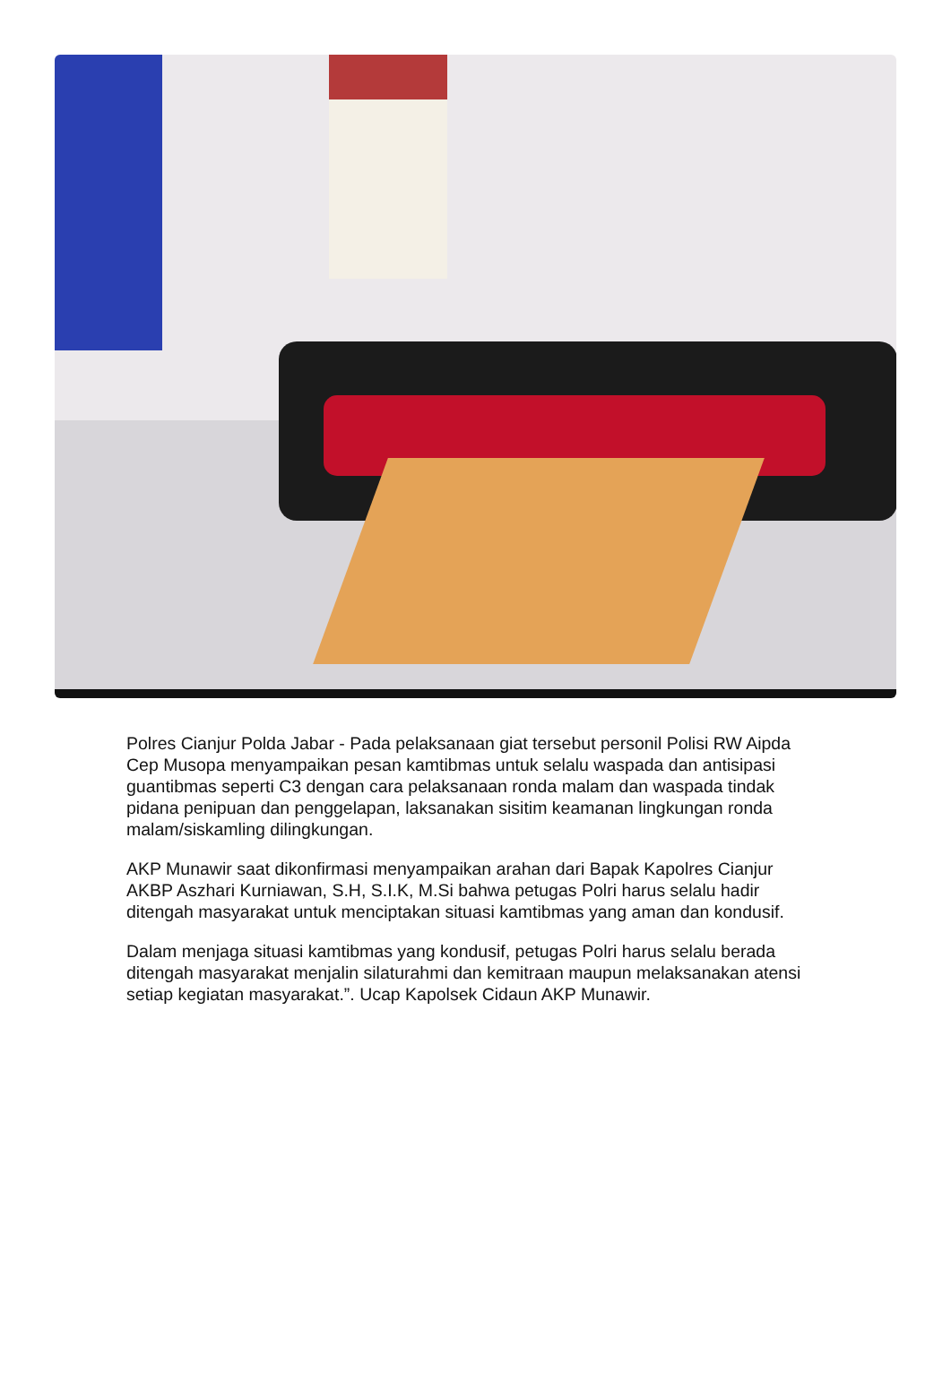Polres Cianjur Polda Jabar - Pada pelaksanaan giat tersebut personil Polisi RW Aipda Cep Musopa menyampaikan pesan kamtibmas untuk selalu waspada dan antisipasi guantibmas seperti C3 dengan cara pelaksanaan ronda malam dan waspada tindak pidana penipuan dan penggelapan, laksanakan sisitim keamanan lingkungan ronda malam/siskamling dilingkungan.
AKP Munawir saat dikonfirmasi menyampaikan arahan dari Bapak Kapolres Cianjur AKBP Aszhari Kurniawan, S.H, S.I.K, M.Si bahwa petugas Polri harus selalu hadir ditengah masyarakat untuk menciptakan situasi kamtibmas yang aman dan kondusif.
Dalam menjaga situasi kamtibmas yang kondusif, petugas Polri harus selalu berada ditengah masyarakat menjalin silaturahmi dan kemitraan maupun melaksanakan atensi setiap kegiatan masyarakat.”. Ucap Kapolsek Cidaun AKP Munawir.